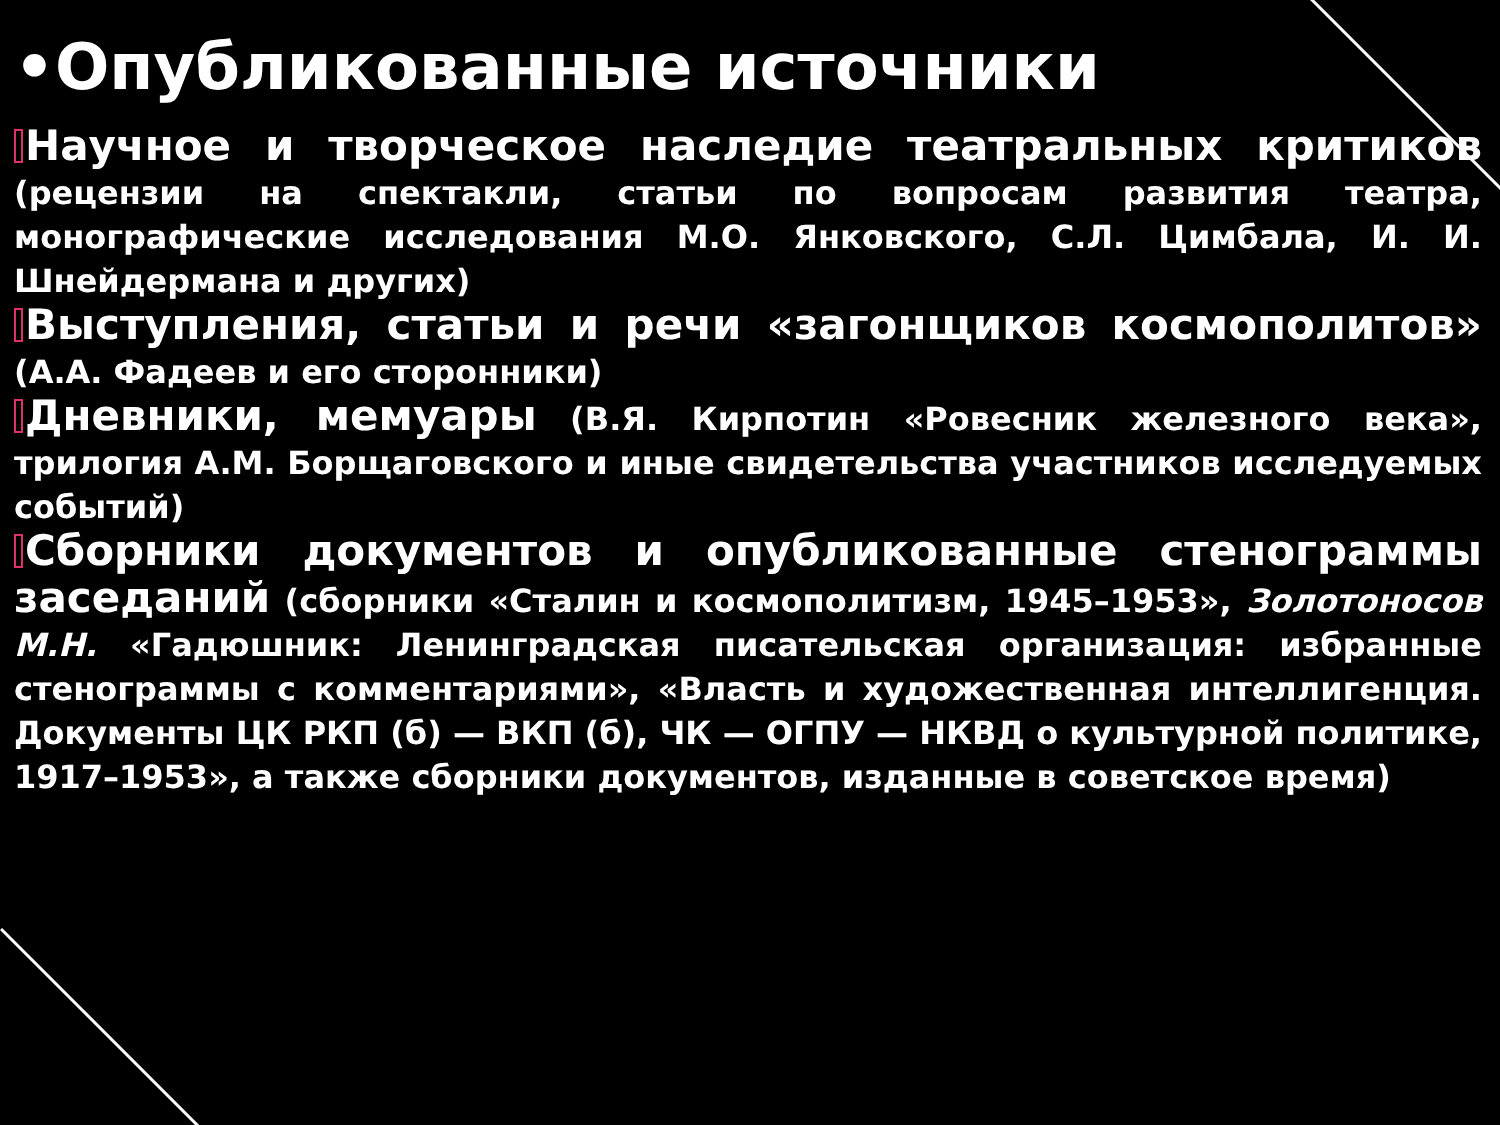•Опубликованные источники
Научное и творческое наследие театральных критиков (рецензии на спектакли, статьи по вопросам развития театра, монографические исследования М.О. Янковского, С.Л. Цимбала, И. И. Шнейдермана и других)
Выступления, статьи и речи «загонщиков космополитов» (А.А. Фадеев и его сторонники)
Дневники, мемуары (В.Я. Кирпотин «Ровесник железного века», трилогия А.М. Борщаговского и иные свидетельства участников исследуемых событий)
Сборники документов и опубликованные стенограммы заседаний (сборники «Сталин и космополитизм, 1945–1953», Золотоносов М.Н. «Гадюшник: Ленинградская писательская организация: избранные стенограммы с комментариями», «Власть и художественная интеллигенция. Документы ЦК РКП (б) — ВКП (б), ЧК — ОГПУ — НКВД о культурной политике, 1917–1953», а также сборники документов, изданные в советское время)